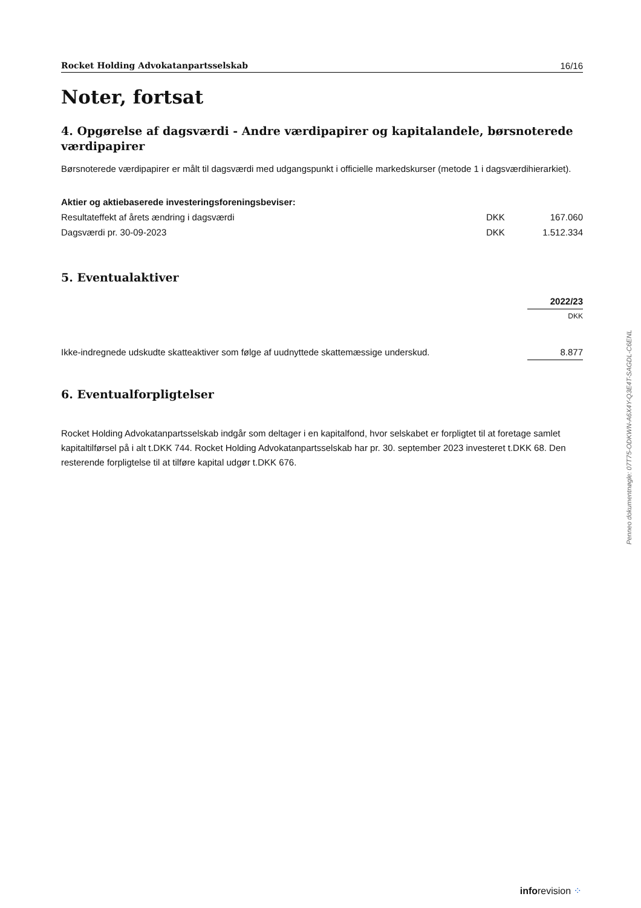Rocket Holding Advokatanpartsselskab 16/16
Noter, fortsat
4. Opgørelse af dagsværdi - Andre værdipapirer og kapitalandele, børsnoterede værdipapirer
Børsnoterede værdipapirer er målt til dagsværdi med udgangspunkt i officielle markedskurser (metode 1 i dagsværdihierarkiet).
| Aktier og aktiebaserede investeringsforeningsbeviser: | | |
| Resultateffekt af årets ændring i dagsværdi | DKK | 167.060 |
| Dagsværdi pr. 30-09-2023 | DKK | 1.512.334 |
5. Eventualaktiver
| | 2022/23 |
| | DKK |
| Ikke-indregnede udskudte skatteaktiver som følge af uudnyttede skattemæssige underskud. | 8.877 |
6. Eventualforpligtelser
Rocket Holding Advokatanpartsselskab indgår som deltager i en kapitalfond, hvor selskabet er forpligtet til at foretage samlet kapitaltilførsel på i alt t.DKK 744. Rocket Holding Advokatanpartsselskab har pr. 30. september 2023 investeret t.DKK 68. Den resterende forpligtelse til at tilføre kapital udgør t.DKK 676.
Penneo dokumentnøgle: 07T75-ODKWN-A6X4Y-Q3E4T-SAGDL-C6ENL
inforevision ⁘